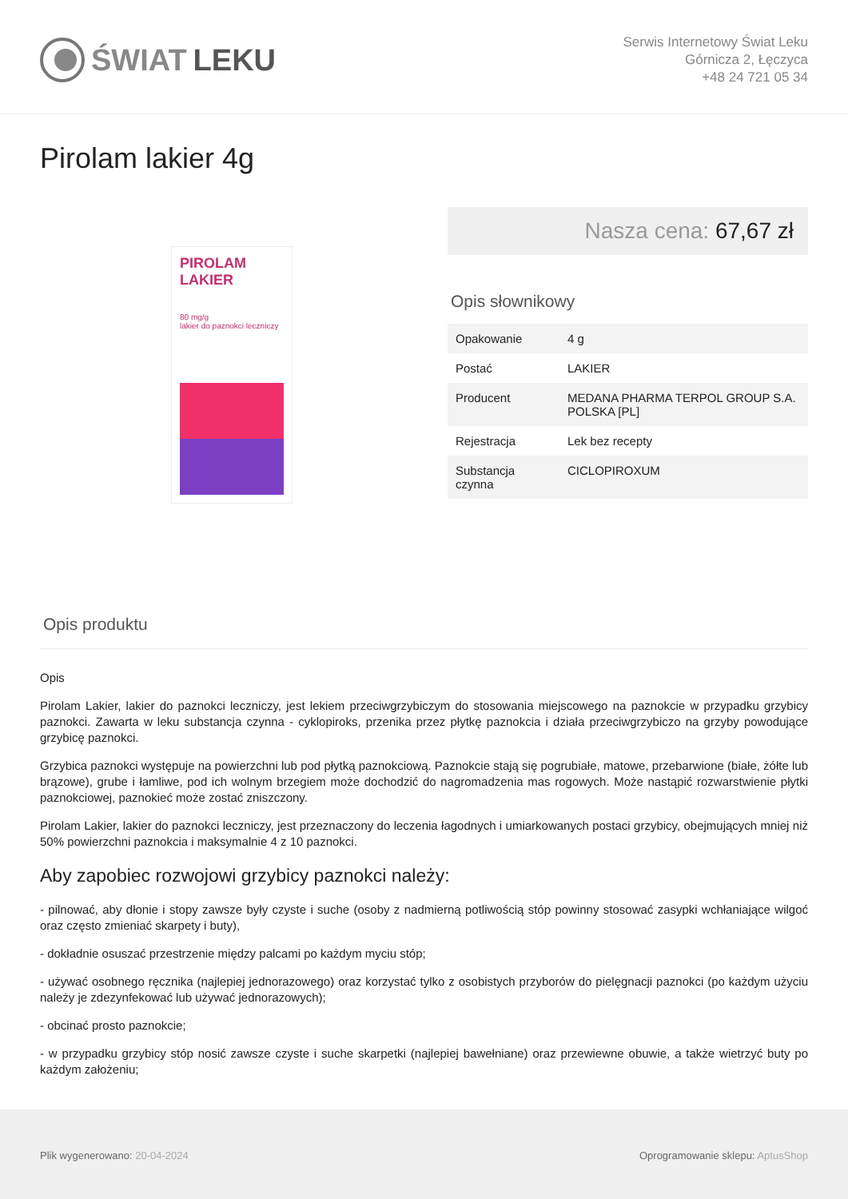ŚWIAT LEKU
Serwis Internetowy Świat Leku
Górnicza 2, Łęczyca
+48 24 721 05 34
Pirolam lakier 4g
PIROLAM
LAKIER
80 mg/g
lakier do paznokci leczniczy
Nasza cena: 67,67 zł
Opis słownikowy
| Opakowanie | 4 g |
| Postać | LAKIER |
| Producent | MEDANA PHARMA TERPOL GROUP S.A. POLSKA [PL] |
| Rejestracja | Lek bez recepty |
| Substancja czynna | CICLOPIROXUM |
Opis produktu
Opis
Pirolam Lakier, lakier do paznokci leczniczy, jest lekiem przeciwgrzybiczym do stosowania miejscowego na paznokcie w przypadku grzybicy paznokci. Zawarta w leku substancja czynna - cyklopiroks, przenika przez płytkę paznokcia i działa przeciwgrzybiczo na grzyby powodujące grzybicę paznokci.
Grzybica paznokci występuje na powierzchni lub pod płytką paznokciową. Paznokcie stają się pogrubiałe, matowe, przebarwione (białe, żółte lub brązowe), grube i łamliwe, pod ich wolnym brzegiem może dochodzić do nagromadzenia mas rogowych. Może nastąpić rozwarstwienie płytki paznokciowej, paznokieć może zostać zniszczony.
Pirolam Lakier, lakier do paznokci leczniczy, jest przeznaczony do leczenia łagodnych i umiarkowanych postaci grzybicy, obejmujących mniej niż 50% powierzchni paznokcia i maksymalnie 4 z 10 paznokci.
Aby zapobiec rozwojowi grzybicy paznokci należy:
- pilnować, aby dłonie i stopy zawsze były czyste i suche (osoby z nadmierną potliwością stóp powinny stosować zasypki wchłaniające wilgoć oraz często zmieniać skarpety i buty),
- dokładnie osuszać przestrzenie między palcami po każdym myciu stóp;
- używać osobnego ręcznika (najlepiej jednorazowego) oraz korzystać tylko z osobistych przyborów do pielęgnacji paznokci (po każdym użyciu należy je zdezynfekować lub używać jednorazowych);
- obcinać prosto paznokcie;
- w przypadku grzybicy stóp nosić zawsze czyste i suche skarpetki (najlepiej bawełniane) oraz przewiewne obuwie, a także wietrzyć buty po każdym założeniu;
Plik wygenerowano: 20-04-2024 Oprogramowanie sklepu: AptusShop